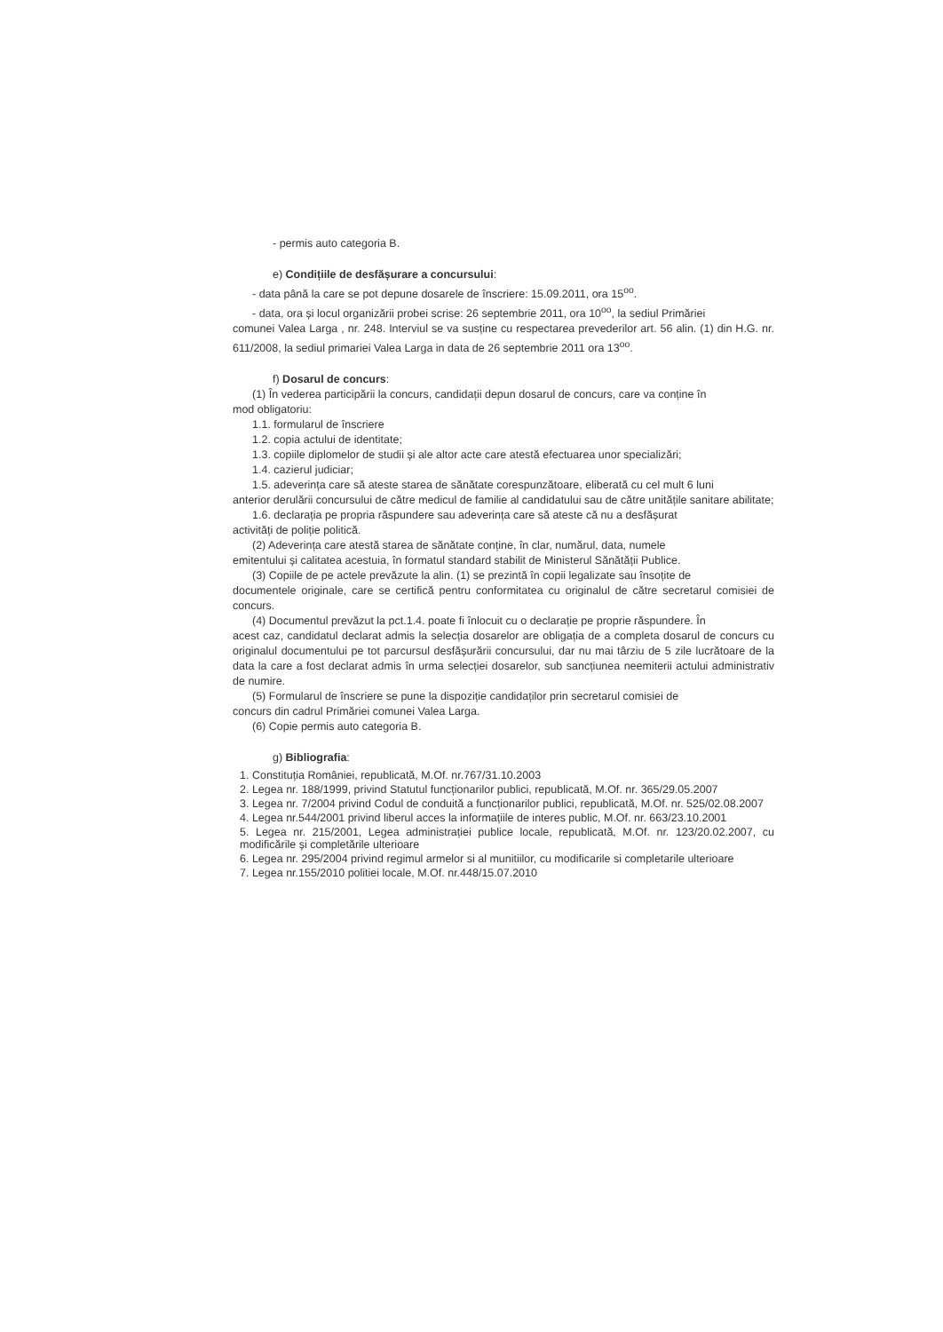- permis auto categoria B.
e) Condițiile de desfășurare a concursului:
- data până la care se pot depune dosarele de înscriere: 15.09.2011, ora 15<sup>oo</sup>.
- data, ora și locul organizării probei scrise: 26 septembrie 2011, ora 10<sup>oo</sup>, la sediul Primăriei
comunei Valea Larga , nr. 248. Interviul se va susține cu respectarea prevederilor art. 56 alin. (1) din H.G. nr. 611/2008, la sediul primariei Valea Larga in data de 26 septembrie 2011 ora 13<sup>oo</sup>.
f) Dosarul de concurs:
(1) În vederea participării la concurs, candidații depun dosarul de concurs, care va conține în
mod obligatoriu:
1.1. formularul de înscriere
1.2. copia actului de identitate;
1.3. copiile diplomelor de studii și ale altor acte care atestă efectuarea unor specializări;
1.4. cazierul judiciar;
1.5. adeverința care să ateste starea de sănătate corespunzătoare, eliberată cu cel mult 6 luni
anterior derulării concursului de către medicul de familie al candidatului sau de către unitățile sanitare abilitate;
1.6. declarația pe propria răspundere sau adeverința care să ateste că nu a desfășurat
activități de poliție politică.
(2) Adeverința care atestă starea de sănătate conține, în clar, numărul, data, numele
emitentului și calitatea acestuia, în formatul standard stabilit de Ministerul Sănătății Publice.
(3) Copiile de pe actele prevăzute la alin. (1) se prezintă în copii legalizate sau însoțite de
documentele originale, care se certifică pentru conformitatea cu originalul de către secretarul comisiei de concurs.
(4) Documentul prevăzut la pct.1.4. poate fi înlocuit cu o declarație pe proprie răspundere. În
acest caz, candidatul declarat admis la selecția dosarelor are obligația de a completa dosarul de concurs cu originalul documentului pe tot parcursul desfășurării concursului, dar nu mai târziu de 5 zile lucrătoare de la data la care a fost declarat admis în urma selecției dosarelor, sub sancțiunea neemiterii actului administrativ de numire.
(5) Formularul de înscriere se pune la dispoziție candidaților prin secretarul comisiei de
concurs din cadrul Primăriei comunei Valea Larga.
(6) Copie permis auto categoria B.
g) Bibliografia:
1. Constituția României, republicată, M.Of. nr.767/31.10.2003
2. Legea nr. 188/1999, privind Statutul funcționarilor publici, republicată, M.Of. nr. 365/29.05.2007
3. Legea nr. 7/2004 privind Codul de conduită a funcționarilor publici, republicată, M.Of. nr. 525/02.08.2007
4. Legea nr.544/2001 privind liberul acces la informațiile de interes public, M.Of. nr. 663/23.10.2001
5. Legea nr. 215/2001, Legea administrației publice locale, republicată, M.Of. nr. 123/20.02.2007, cu modificările și completările ulterioare
6. Legea nr. 295/2004 privind regimul armelor si al munitiilor, cu modificarile si completarile ulterioare
7. Legea nr.155/2010 politiei locale, M.Of. nr.448/15.07.2010